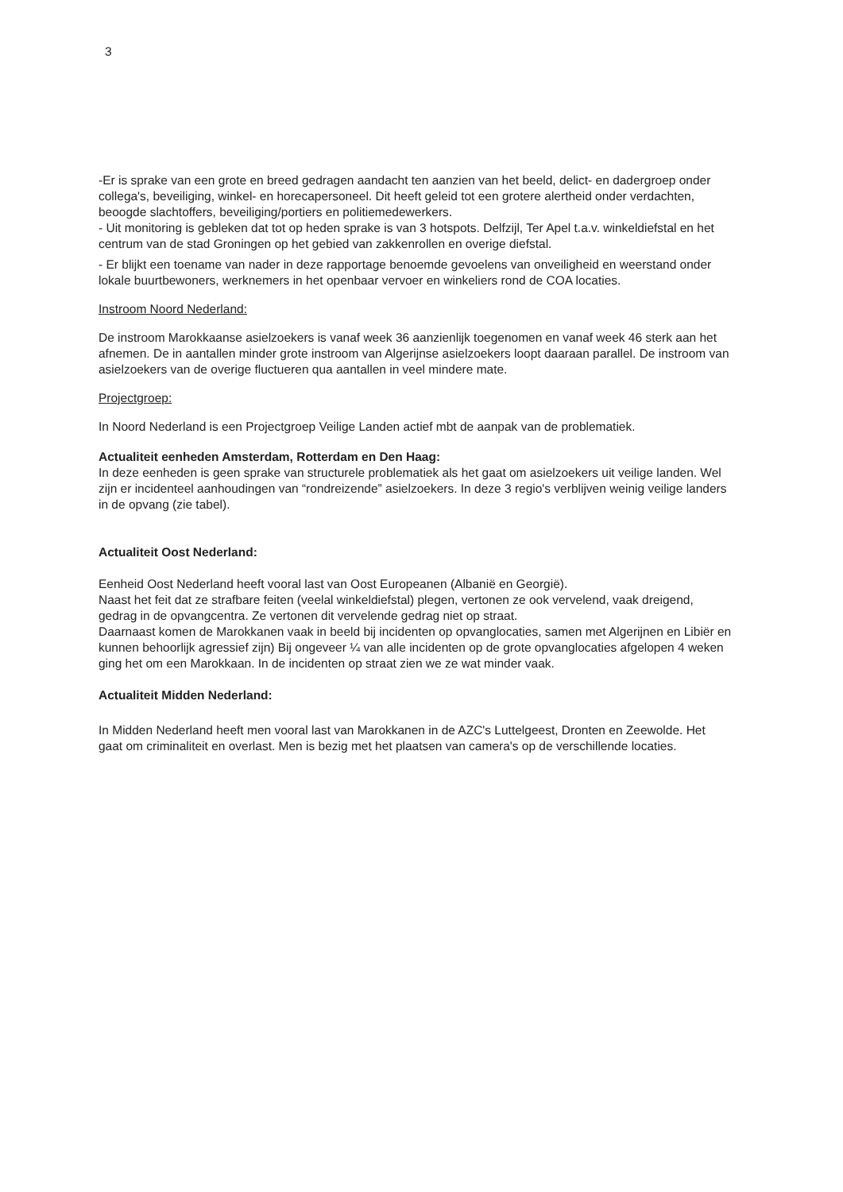3
-Er is sprake van een grote en breed gedragen aandacht ten aanzien van het beeld, delict- en dadergroep onder collega's, beveiliging, winkel- en horecapersoneel. Dit heeft geleid tot een grotere alertheid onder verdachten, beoogde slachtoffers, beveiliging/portiers en politiemedewerkers.
- Uit monitoring is gebleken dat tot op heden sprake is van 3 hotspots. Delfzijl, Ter Apel t.a.v. winkeldiefstal en het centrum van de stad Groningen op het gebied van zakkenrollen en overige diefstal.
- Er blijkt een toename van nader in deze rapportage benoemde gevoelens van onveiligheid en weerstand onder lokale buurtbewoners, werknemers in het openbaar vervoer en winkeliers rond de COA locaties.
Instroom Noord Nederland:
De instroom Marokkaanse asielzoekers is vanaf week 36 aanzienlijk toegenomen en vanaf week 46 sterk aan het afnemen. De in aantallen minder grote instroom van Algerijnse asielzoekers loopt daaraan parallel. De instroom van asielzoekers van de overige fluctueren qua aantallen in veel mindere mate.
Projectgroep:
In Noord Nederland is een Projectgroep Veilige Landen actief mbt de aanpak van de problematiek.
Actualiteit eenheden Amsterdam, Rotterdam en Den Haag:
In deze eenheden is geen sprake van structurele problematiek als het gaat om asielzoekers uit veilige landen. Wel zijn er incidenteel aanhoudingen van “rondreizende” asielzoekers. In deze 3 regio's verblijven weinig veilige landers in de opvang (zie tabel).
Actualiteit Oost Nederland:
Eenheid Oost Nederland heeft vooral last van Oost Europeanen (Albanië en Georgië).
Naast het feit dat ze strafbare feiten (veelal winkeldiefstal) plegen, vertonen ze ook vervelend, vaak dreigend, gedrag in de opvangcentra. Ze vertonen dit vervelende gedrag niet op straat.
Daarnaast komen de Marokkanen vaak in beeld bij incidenten op opvanglocaties, samen met Algerijnen en Libiër en kunnen behoorlijk agressief zijn) Bij ongeveer ¼ van alle incidenten op de grote opvanglocaties afgelopen 4 weken ging het om een Marokkaan. In de incidenten op straat zien we ze wat minder vaak.
Actualiteit Midden Nederland:
In Midden Nederland heeft men vooral last van Marokkanen in de AZC's Luttelgeest, Dronten en Zeewolde. Het gaat om criminaliteit en overlast. Men is bezig met het plaatsen van camera's op de verschillende locaties.